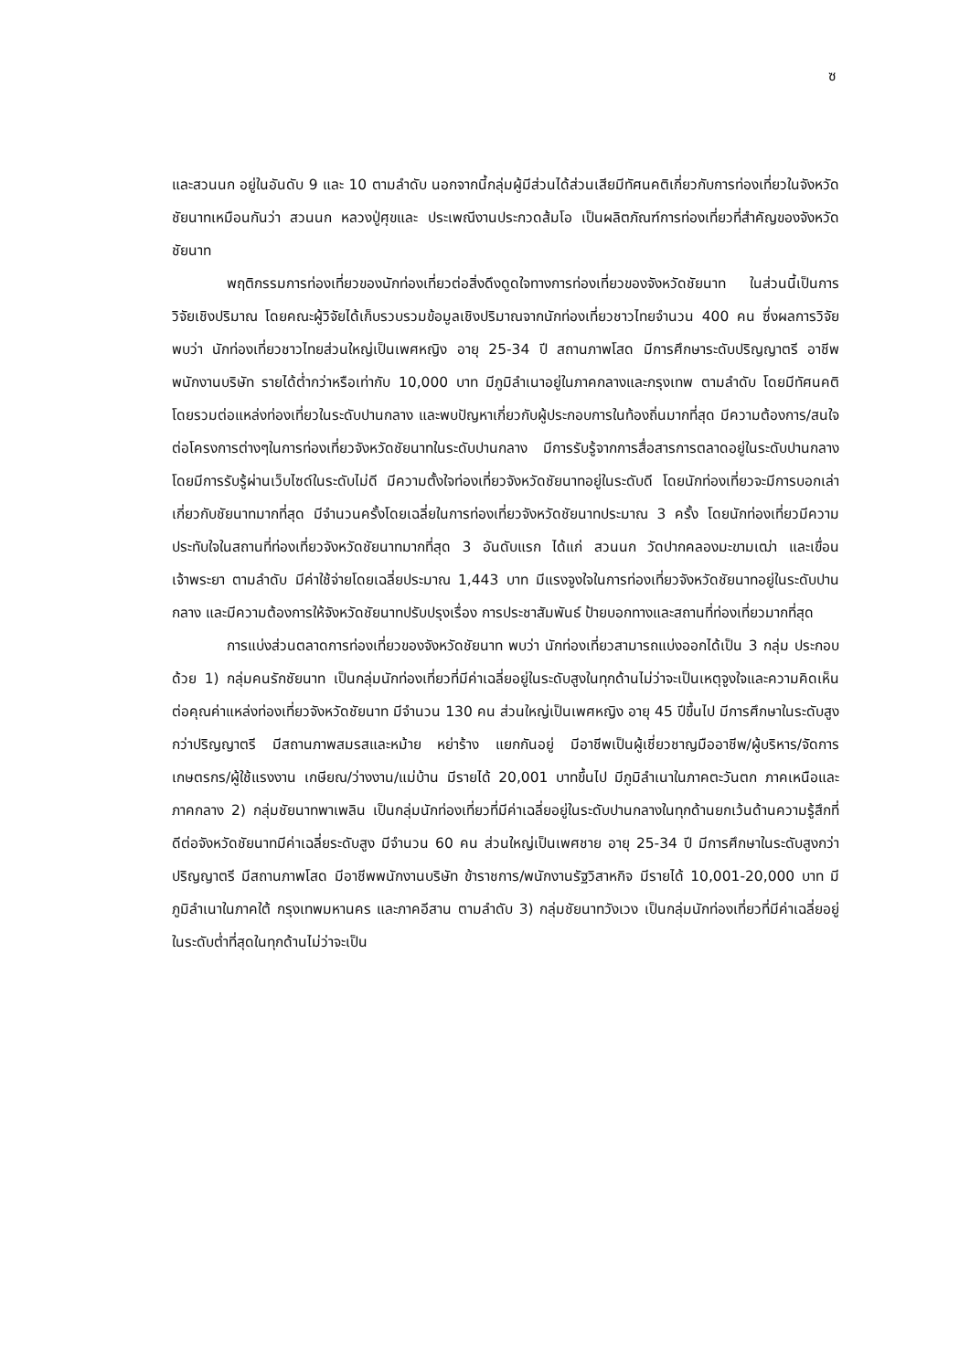ซ
และสวนนก อยู่ในอันดับ 9 และ 10 ตามลำดับ นอกจากนี้กลุ่มผู้มีส่วนได้ส่วนเสียมีทัศนคติเกี่ยวกับการท่องเที่ยวในจังหวัดชัยนาทเหมือนกันว่า สวนนก หลวงปู่ศุขและ ประเพณีงานประกวดส้มโอ เป็นผลิตภัณฑ์การท่องเที่ยวที่สำคัญของจังหวัดชัยนาท
พฤติกรรมการท่องเที่ยวของนักท่องเที่ยวต่อสิ่งดึงดูดใจทางการท่องเที่ยวของจังหวัดชัยนาท ในส่วนนี้เป็นการวิจัยเชิงปริมาณ โดยคณะผู้วิจัยได้เก็บรวบรวมข้อมูลเชิงปริมาณจากนักท่องเที่ยวชาวไทยจำนวน 400 คน ซึ่งผลการวิจัยพบว่า นักท่องเที่ยวชาวไทยส่วนใหญ่เป็นเพศหญิง อายุ 25-34 ปี สถานภาพโสด มีการศึกษาระดับปริญญาตรี อาชีพพนักงานบริษัท รายได้ต่ำกว่าหรือเท่ากับ 10,000 บาท มีภูมิลำเนาอยู่ในภาคกลางและกรุงเทพ ตามลำดับ โดยมีทัศนคติโดยรวมต่อแหล่งท่องเที่ยวในระดับปานกลาง และพบปัญหาเกี่ยวกับผู้ประกอบการในท้องถิ่นมากที่สุด มีความต้องการ/สนใจต่อโครงการต่างๆในการท่องเที่ยวจังหวัดชัยนาทในระดับปานกลาง มีการรับรู้จากการสื่อสารการตลาดอยู่ในระดับปานกลาง โดยมีการรับรู้ผ่านเว็บไซด์ในระดับไม่ดี มีความตั้งใจท่องเที่ยวจังหวัดชัยนาทอยู่ในระดับดี โดยนักท่องเที่ยวจะมีการบอกเล่าเกี่ยวกับชัยนาทมากที่สุด มีจำนวนครั้งโดยเฉลี่ยในการท่องเที่ยวจังหวัดชัยนาทประมาณ 3 ครั้ง โดยนักท่องเที่ยวมีความประทับใจในสถานที่ท่องเที่ยวจังหวัดชัยนาทมากที่สุด 3 อันดับแรก ได้แก่ สวนนก วัดปากคลองมะขามเฒ่า และเขื่อนเจ้าพระยา ตามลำดับ มีค่าใช้จ่ายโดยเฉลี่ยประมาณ 1,443 บาท มีแรงจูงใจในการท่องเที่ยวจังหวัดชัยนาทอยู่ในระดับปานกลาง และมีความต้องการให้จังหวัดชัยนาทปรับปรุงเรื่อง การประชาสัมพันธ์ ป้ายบอกทางและสถานที่ท่องเที่ยวมากที่สุด
การแบ่งส่วนตลาดการท่องเที่ยวของจังหวัดชัยนาท พบว่า นักท่องเที่ยวสามารถแบ่งออกได้เป็น 3 กลุ่ม ประกอบด้วย 1) กลุ่มคนรักชัยนาท เป็นกลุ่มนักท่องเที่ยวที่มีค่าเฉลี่ยอยู่ในระดับสูงในทุกด้านไม่ว่าจะเป็นเหตุจูงใจและความคิดเห็นต่อคุณค่าแหล่งท่องเที่ยวจังหวัดชัยนาท มีจำนวน 130 คน ส่วนใหญ่เป็นเพศหญิง อายุ 45 ปีขึ้นไป มีการศึกษาในระดับสูงกว่าปริญญาตรี มีสถานภาพสมรสและหม้าย หย่าร้าง แยกกันอยู่ มีอาชีพเป็นผู้เชี่ยวชาญมืออาชีพ/ผู้บริหาร/จัดการ เกษตรกร/ผู้ใช้แรงงาน เกษียณ/ว่างงาน/แม่บ้าน มีรายได้ 20,001 บาทขึ้นไป มีภูมิลำเนาในภาคตะวันตก ภาคเหนือและภาคกลาง 2) กลุ่มชัยนาทพาเพลิน เป็นกลุ่มนักท่องเที่ยวที่มีค่าเฉลี่ยอยู่ในระดับปานกลางในทุกด้านยกเว้นด้านความรู้สึกที่ดีต่อจังหวัดชัยนาทมีค่าเฉลี่ยระดับสูง มีจำนวน 60 คน ส่วนใหญ่เป็นเพศชาย อายุ 25-34 ปี มีการศึกษาในระดับสูงกว่าปริญญาตรี มีสถานภาพโสด มีอาชีพพนักงานบริษัท ข้าราชการ/พนักงานรัฐวิสาหกิจ มีรายได้ 10,001-20,000 บาท มีภูมิลำเนาในภาคใต้ กรุงเทพมหานคร และภาคอีสาน ตามลำดับ 3) กลุ่มชัยนาทวังเวง เป็นกลุ่มนักท่องเที่ยวที่มีค่าเฉลี่ยอยู่ในระดับต่ำที่สุดในทุกด้านไม่ว่าจะเป็น